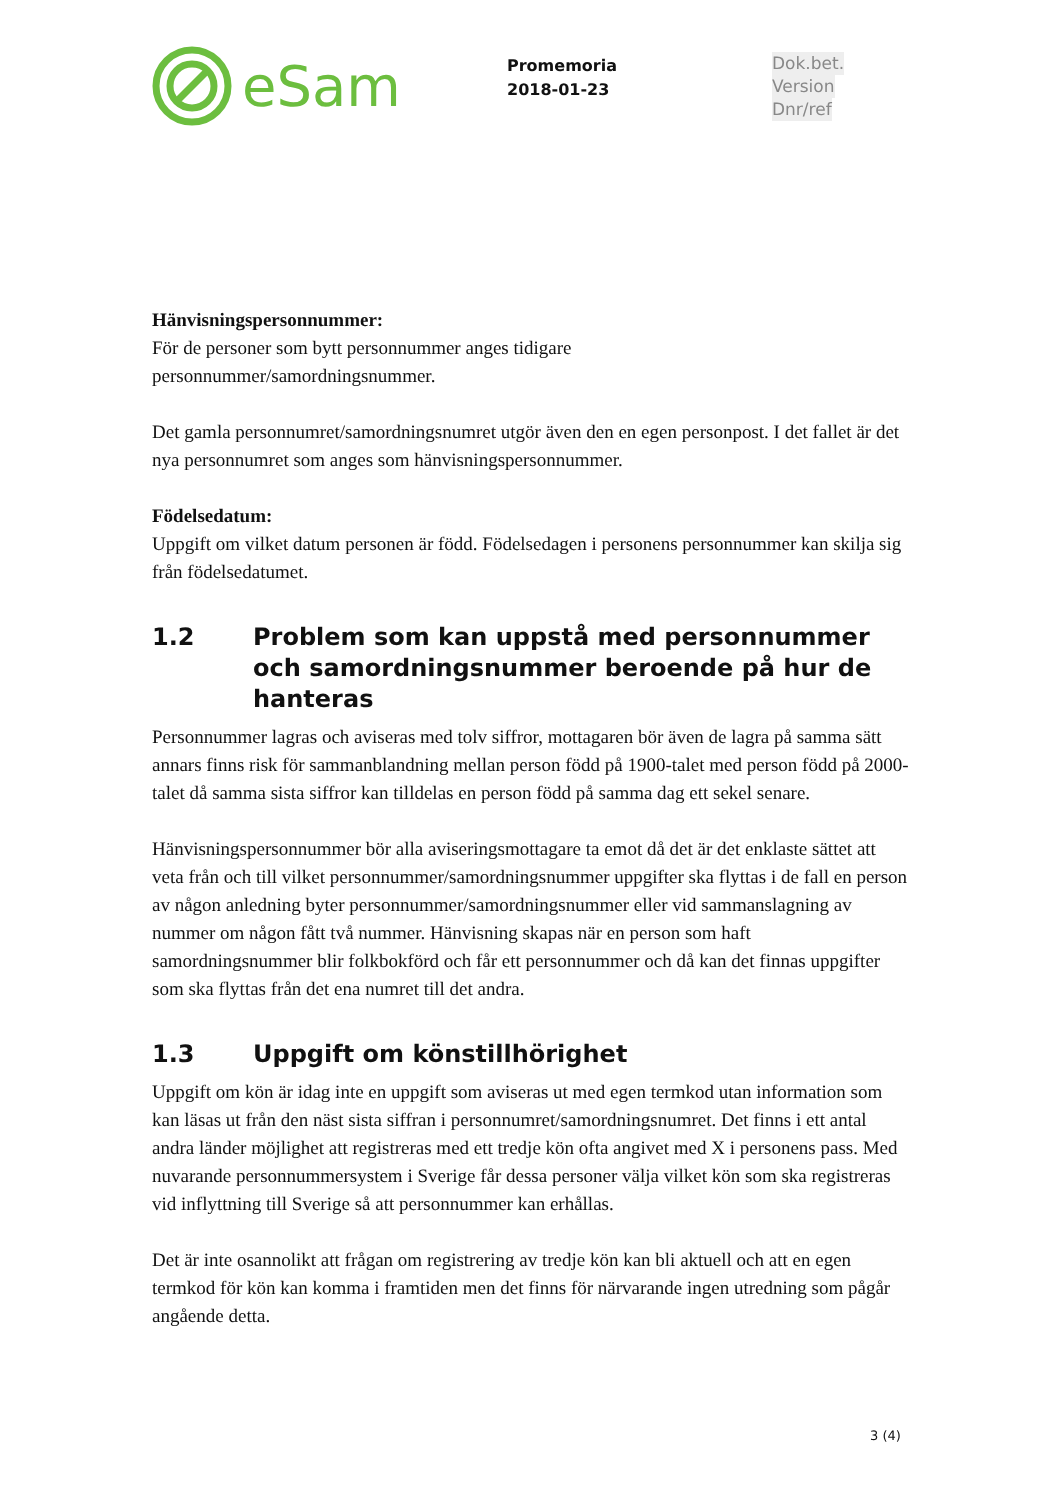eSam
Promemoria
2018-01-23
Dok.bet.
Version
Dnr/ref
Hänvisningspersonnummer:
För de personer som bytt personnummer anges tidigare
personnummer/samordningsnummer.
Det gamla personnumret/samordningsnumret utgör även den en egen personpost. I det fallet är det nya personnumret som anges som hänvisningspersonnummer.
Födelsedatum:
Uppgift om vilket datum personen är född. Födelsedagen i personens personnummer kan skilja sig från födelsedatumet.
1.2 Problem som kan uppstå med personnummer och samordningsnummer beroende på hur de hanteras
Personnummer lagras och aviseras med tolv siffror, mottagaren bör även de lagra på samma sätt annars finns risk för sammanblandning mellan person född på 1900-talet med person född på 2000-talet då samma sista siffror kan tilldelas en person född på samma dag ett sekel senare.
Hänvisningspersonnummer bör alla aviseringsmottagare ta emot då det är det enklaste sättet att veta från och till vilket personnummer/samordningsnummer uppgifter ska flyttas i de fall en person av någon anledning byter personnummer/samordningsnummer eller vid sammanslagning av nummer om någon fått två nummer. Hänvisning skapas när en person som haft samordningsnummer blir folkbokförd och får ett personnummer och då kan det finnas uppgifter som ska flyttas från det ena numret till det andra.
1.3 Uppgift om könstillhörighet
Uppgift om kön är idag inte en uppgift som aviseras ut med egen termkod utan information som kan läsas ut från den näst sista siffran i personnumret/samordningsnumret. Det finns i ett antal andra länder möjlighet att registreras med ett tredje kön ofta angivet med X i personens pass. Med nuvarande personnummersystem i Sverige får dessa personer välja vilket kön som ska registreras vid inflyttning till Sverige så att personnummer kan erhållas.
Det är inte osannolikt att frågan om registrering av tredje kön kan bli aktuell och att en egen termkod för kön kan komma i framtiden men det finns för närvarande ingen utredning som pågår angående detta.
3 (4)